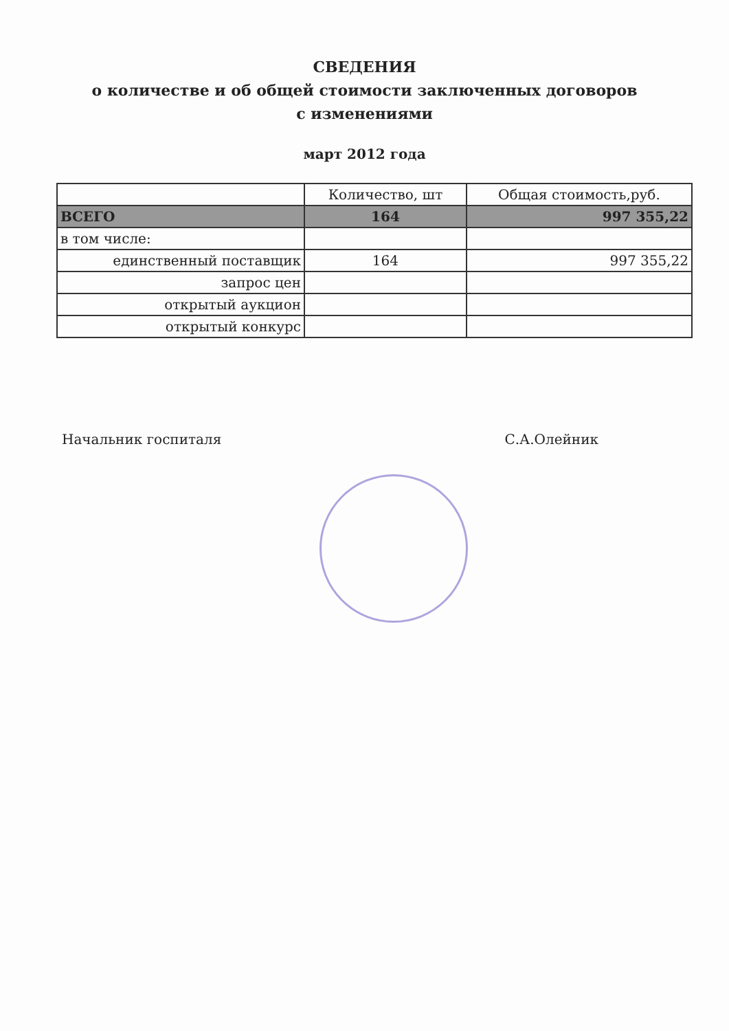СВЕДЕНИЯ
о количестве и об общей стоимости заключенных договоров
с изменениями
март 2012 года
| | Количество, шт | Общая стоимость,руб. |
| --- | --- | --- |
| ВСЕГО | 164 | 997 355,22 |
| в том числе: | | |
| единственный поставщик | 164 | 997 355,22 |
| запрос цен | | |
| открытый аукцион | | |
| открытый конкурс | | |
Начальник госпиталя С.А.Олейник